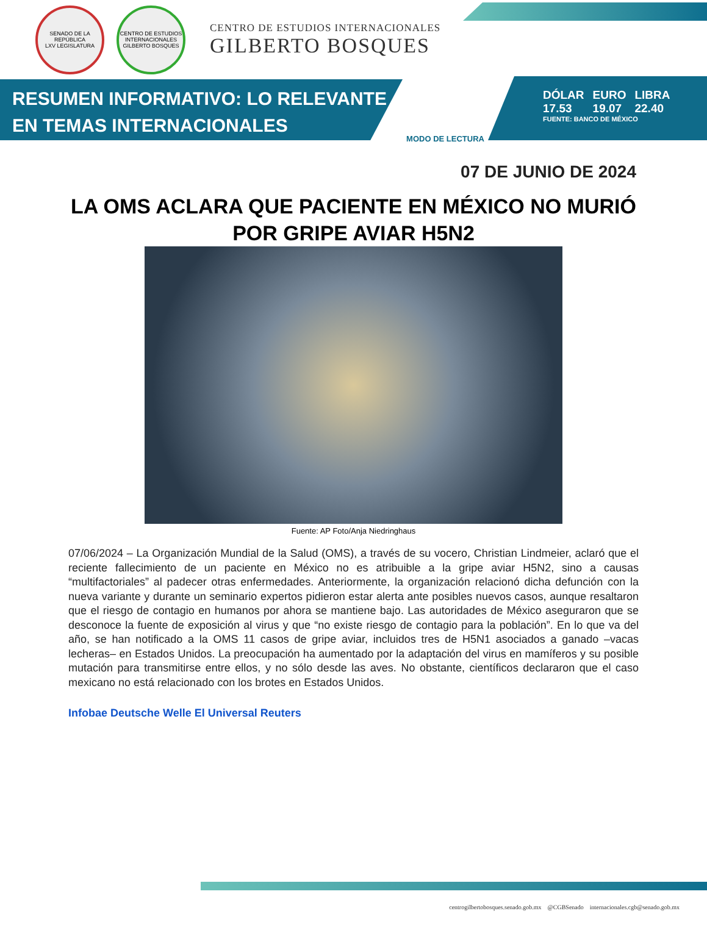SENADO DE LA REPÚBLICA
LXV LEGISLATURA
CENTRO DE ESTUDIOS INTERNACIONALES
GILBERTO BOSQUES
CENTRO DE ESTUDIOS INTERNACIONALES
GILBERTO BOSQUES
RESUMEN INFORMATIVO: LO RELEVANTE
EN TEMAS INTERNACIONALES
MODO DE LECTURA
| DÓLAR | EURO | LIBRA |
| 17.53 | 19.07 | 22.40 |
FUENTE: BANCO DE MÉXICO
07 DE JUNIO DE 2024
LA OMS ACLARA QUE PACIENTE EN MÉXICO NO MURIÓ POR GRIPE AVIAR H5N2
Fuente: AP Foto/Anja Niedringhaus
07/06/2024 – La Organización Mundial de la Salud (OMS), a través de su vocero, Christian Lindmeier, aclaró que el reciente fallecimiento de un paciente en México no es atribuible a la gripe aviar H5N2, sino a causas “multifactoriales” al padecer otras enfermedades. Anteriormente, la organización relacionó dicha defunción con la nueva variante y durante un seminario expertos pidieron estar alerta ante posibles nuevos casos, aunque resaltaron que el riesgo de contagio en humanos por ahora se mantiene bajo. Las autoridades de México aseguraron que se desconoce la fuente de exposición al virus y que “no existe riesgo de contagio para la población”. En lo que va del año, se han notificado a la OMS 11 casos de gripe aviar, incluidos tres de H5N1 asociados a ganado –vacas lecheras– en Estados Unidos. La preocupación ha aumentado por la adaptación del virus en mamíferos y su posible mutación para transmitirse entre ellos, y no sólo desde las aves. No obstante, científicos declararon que el caso mexicano no está relacionado con los brotes en Estados Unidos.
Infobae Deutsche Welle El Universal Reuters
centrogilbertobosques.senado.gob.mx @CGBSenado internacionales.cgb@senado.gob.mx